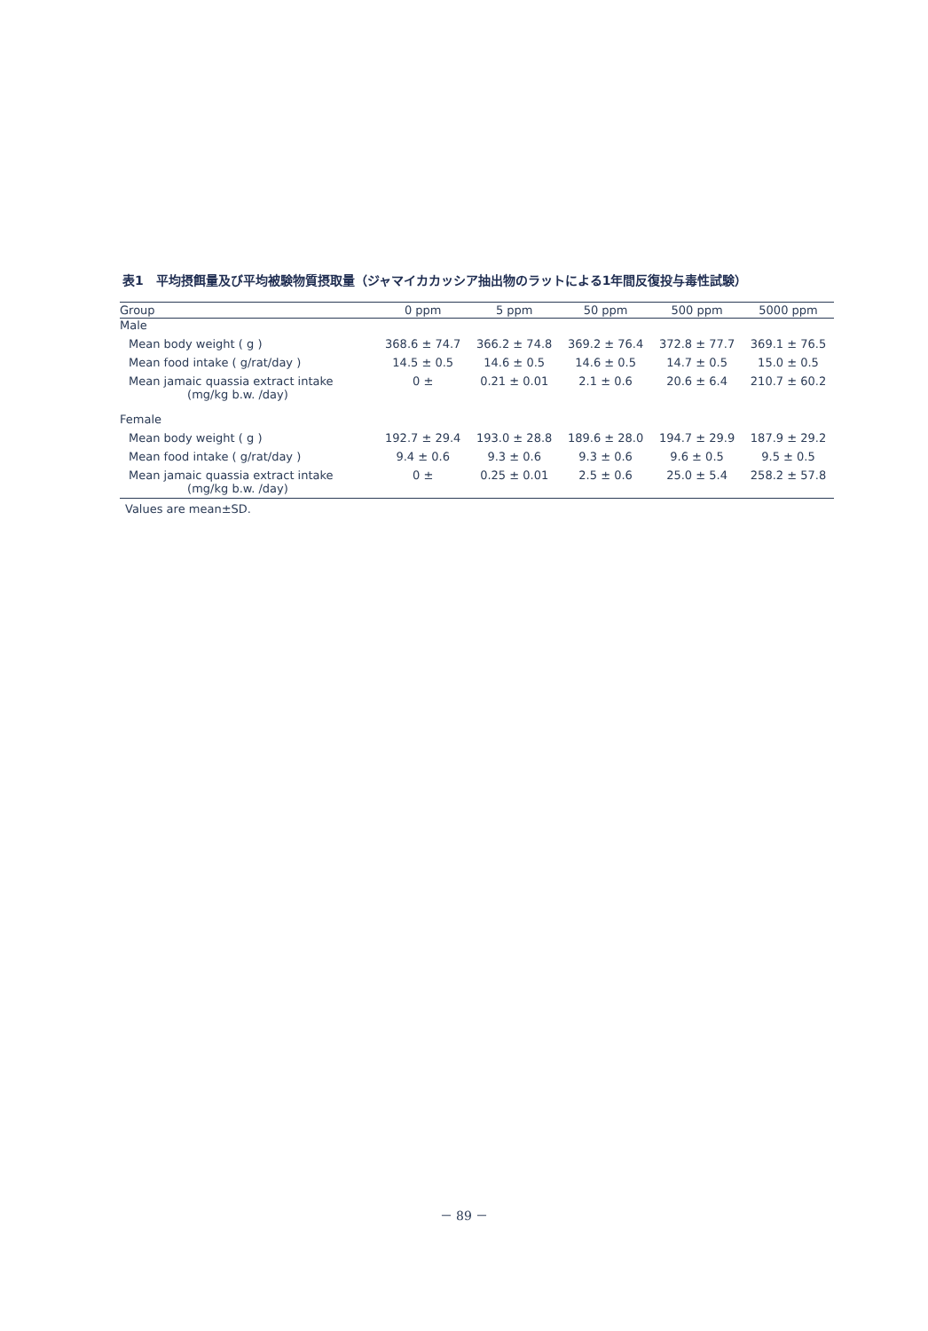表1　平均摂餌量及び平均被験物質摂取量（ジャマイカカッシア抽出物のラットによる1年間反復投与毒性試験）
| Group | 0 ppm | 5 ppm | 50 ppm | 500 ppm | 5000 ppm |
| --- | --- | --- | --- | --- | --- |
| Male | | | | | |
| Mean body weight ( g ) | 368.6 ± 74.7 | 366.2 ± 74.8 | 369.2 ± 76.4 | 372.8 ± 77.7 | 369.1 ± 76.5 |
| Mean food intake ( g/rat/day ) | 14.5 ± 0.5 | 14.6 ± 0.5 | 14.6 ± 0.5 | 14.7 ± 0.5 | 15.0 ± 0.5 |
| Mean jamaic quassia extract intake (mg/kg b.w. /day) | 0 ± | 0.21 ± 0.01 | 2.1 ± 0.6 | 20.6 ± 6.4 | 210.7 ± 60.2 |
| Female | | | | | |
| Mean body weight ( g ) | 192.7 ± 29.4 | 193.0 ± 28.8 | 189.6 ± 28.0 | 194.7 ± 29.9 | 187.9 ± 29.2 |
| Mean food intake ( g/rat/day ) | 9.4 ± 0.6 | 9.3 ± 0.6 | 9.3 ± 0.6 | 9.6 ± 0.5 | 9.5 ± 0.5 |
| Mean jamaic quassia extract intake (mg/kg b.w. /day) | 0 ± | 0.25 ± 0.01 | 2.5 ± 0.6 | 25.0 ± 5.4 | 258.2 ± 57.8 |
Values are mean±SD.
－ 89 －